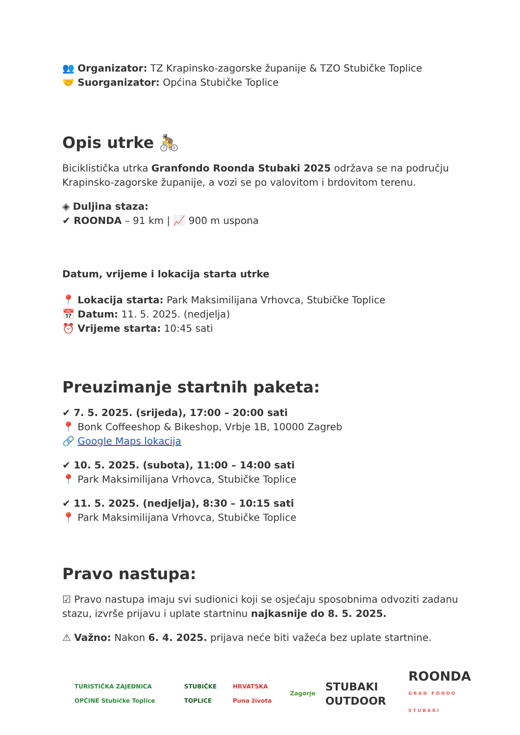👥 Organizator: TZ Krapinsko-zagorske županije & TZO Stubičke Toplice
🤝 Suorganizator: Općina Stubičke Toplice
Opis utrke 🚴
Biciklistička utrka Granfondo Roonda Stubaki 2025 održava se na području Krapinsko-zagorske županije, a vozi se po valovitom i brdovitom terenu.
◈ Duljina staza:
✔ ROONDA – 91 km | 📈 900 m uspona
Datum, vrijeme i lokacija starta utrke
📍 Lokacija starta: Park Maksimilijana Vrhovca, Stubičke Toplice
📅 Datum: 11. 5. 2025. (nedjelja)
⏰ Vrijeme starta: 10:45 sati
Preuzimanje startnih paketa:
✔ 7. 5. 2025. (srijeda), 17:00 – 20:00 sati
📍 Bonk Coffeeshop & Bikeshop, Vrbje 1B, 10000 Zagreb
🔗 Google Maps lokacija
✔ 10. 5. 2025. (subota), 11:00 – 14:00 sati
📍 Park Maksimilijana Vrhovca, Stubičke Toplice
✔ 11. 5. 2025. (nedjelja), 8:30 – 10:15 sati
📍 Park Maksimilijana Vrhovca, Stubičke Toplice
Pravo nastupa:
☑ Pravo nastupa imaju svi sudionici koji se osjećaju sposobnima odvoziti zadanu stazu, izvrše prijavu i uplate startninu najkasnije do 8. 5. 2025.
⚠ Važno: Nakon 6. 4. 2025. prijava neće biti važeća bez uplate startnine.
TURISTIČKA ZAJEDNICA OPĆINE Stubičke Toplice
STUBIČKE TOPLICE HRVATSKA Puna života Zagorje
STUBAKI OUTDOOR
ROONDA
GRAN FONDO STUBAKI